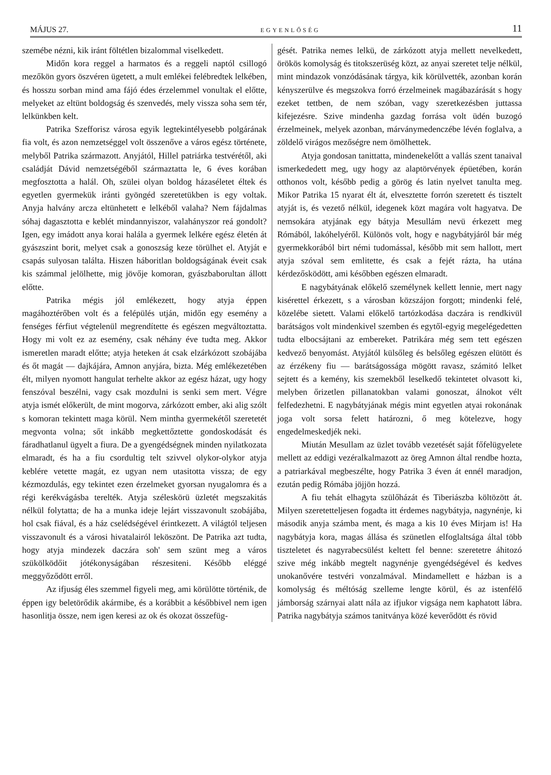MÁJUS 27. EGYENLŐSÉG 11
szemébe nézni, kik iránt föltétlen bizalommal viselkedett.
Midőn kora reggel a harmatos és a reggeli naptól csillogó mezőkön gyors öszvéren ügetett, a mult emlékei felébredtek lelkében, és hosszu sorban mind ama fájó édes érzelemmel vonultak el előtte, melyeket az eltünt boldogság és szenvedés, mely vissza soha sem tér, lelkünkben kelt.
Patrika Szefforisz városa egyik legtekintélyesebb polgárának fia volt, és azon nemzetséggel volt összenőve a város egész története, melyből Patrika származott. Anyjától, Hillel patriárka testvérétől, aki családját Dávid nemzetségéből származtatta le, 6 éves korában megfosztotta a halál. Oh, szülei olyan boldog házaséletet éltek és egyetlen gyermekük iránti gyöngéd szeretetükben is egy voltak. Anyja halvány arcza eltünhetett e lelkéből valaha? Nem fájdalmas sóhaj dagasztotta e keblét mindannyiszor, valahányszor reá gondolt? Igen, egy imádott anya korai halála a gyermek lelkére egész életén át gyászszint borit, melyet csak a gonoszság keze törülhet el. Atyját e csapás sulyosan találta. Hiszen háboritlan boldogságának éveit csak kis számmal jelölhette, mig jövője komoran, gyászbaborultan állott előtte.
Patrika mégis jól emlékezett, hogy atyja éppen magáhoztérőben volt és a felépülés utján, midőn egy esemény a fenséges férfiut végtelenül megrendítette és egészen megváltoztatta. Hogy mi volt ez az esemény, csak néhány éve tudta meg. Akkor ismeretlen maradt előtte; atyja heteken át csak elzárkózott szobájába és őt magát — dajkájára, Amnon anyjára, bizta. Még emlékezetében élt, milyen nyomott hangulat terhelte akkor az egész házat, ugy hogy fenszóval beszélni, vagy csak mozdulni is senki sem mert. Végre atyja ismét előkerült, de mint mogorva, zárkózott ember, aki alig szólt s komoran tekintett maga körül. Nem mintha gyermekétől szeretetét megvonta volna; sőt inkább megkettőztette gondoskodását és fáradhatlanul ügyelt a fiura. De a gyengédségnek minden nyilatkozata elmaradt, és ha a fiu csordultig telt szivvel olykor-olykor atyja keblére vetette magát, ez ugyan nem utasitotta vissza; de egy kézmozdulás, egy tekintet ezen érzelmeket gyorsan nyugalomra és a régi kerékvágásba terelték. Atyja széleskörü üzletét megszakitás nélkül folytatta; de ha a munka ideje lejárt visszavonult szobájába, hol csak fiával, és a ház cselédségével érintkezett. A világtól teljesen visszavonult és a városi hivatalairól leköszönt. De Patrika azt tudta, hogy atyja mindezek daczára soh' sem szünt meg a város szükölködőit jótékonyságában részesiteni. Később eléggé meggyőződött erről.
Az ifjuság éles szemmel figyeli meg, ami körülötte történik, de éppen igy beletörődik akármibe, és a korábbit a későbbivel nem igen hasonlitja össze, nem igen keresi az ok és okozat összefüg-
gését. Patrika nemes lelkü, de zárkózott atyja mellett nevelkedett, örökös komolyság és titokszerüség közt, az anyai szeretet telje nélkül, mint mindazok vonzódásának tárgya, kik körülvették, azonban korán kényszerülve és megszokva forró érzelmeinek magábazárását s hogy ezeket tettben, de nem szóban, vagy szeretkezésben juttassa kifejezésre. Szive mindenha gazdag forrása volt üdén buzogó érzelmeinek, melyek azonban, márványmedenczébe lévén foglalva, a zöldelő virágos mezőségre nem ömölhettek.
Atyja gondosan tanittatta, mindenekelőtt a vallás szent tanaival ismerkededett meg, ugy hogy az alaptörvények épüetében, korán otthonos volt, később pedig a görög és latin nyelvet tanulta meg. Mikor Patrika 15 nyarat élt át, elvesztette forrón szeretett és tisztelt atyját is, és vezető nélkül, idegenek közt magára volt hagyatva. De nemsokára atyjának egy bátyja Mesullám nevü érkezett meg Rómából, lakóhelyéről. Különös volt, hogy e nagybátyjáról bár még gyermekkorából birt némi tudomással, később mit sem hallott, mert atyja szóval sem emlitette, és csak a fejét rázta, ha utána kérdezősködött, ami későbben egészen elmaradt.
E nagybátyának előkelő személynek kellett lennie, mert nagy kisérettel érkezett, s a városban közszájon forgott; mindenki felé, közelébe sietett. Valami előkelő tartózkodása daczára is rendkivül barátságos volt mindenkivel szemben és egytől-egyig megelégedetten tudta elbocsájtani az embereket. Patrikára még sem tett egészen kedvező benyomást. Atyjától külsőleg és belsőleg egészen elütött és az érzékeny fiu — barátságossága mögött ravasz, számitó lelket sejtett és a kemény, kis szemekből leselkedő tekintetet olvasott ki, melyben őrizetlen pillanatokban valami gonoszat, álnokot vélt felfedezhetni. E nagybátyjának mégis mint egyetlen atyai rokonának joga volt sorsa felett határozni, ő meg kötelezve, hogy engedelmeskedjék neki.
Miután Mesullam az üzlet tovább vezetését saját főfelügyelete mellett az eddigi vezéralkalmazott az öreg Amnon által rendbe hozta, a patriarkával megbeszélte, hogy Patrika 3 éven át ennél maradjon, ezután pedig Rómába jöjjön hozzá.
A fiu tehát elhagyta szülőházát és Tiberiászba költözött át. Milyen szeretetteljesen fogadta itt érdemes nagybátyja, nagynénje, ki második anyja számba ment, és maga a kis 10 éves Mirjam is! Ha nagybátyja kora, magas állása és szünetlen elfoglaltsága által több tiszteletet és nagyrabecsülést keltett fel benne: szeretetre áhitozó szive még inkább megtelt nagynénje gyengédségével és kedves unokanővére testvéri vonzalmával. Mindamellett e házban is a komolyság és méltóság szelleme lengte körül, és az istenfélő jámborság szárnyai alatt nála az ifjukor vigsága nem kaphatott lábra. Patrika nagybátyja számos tanitványa közé keverődött és rövid